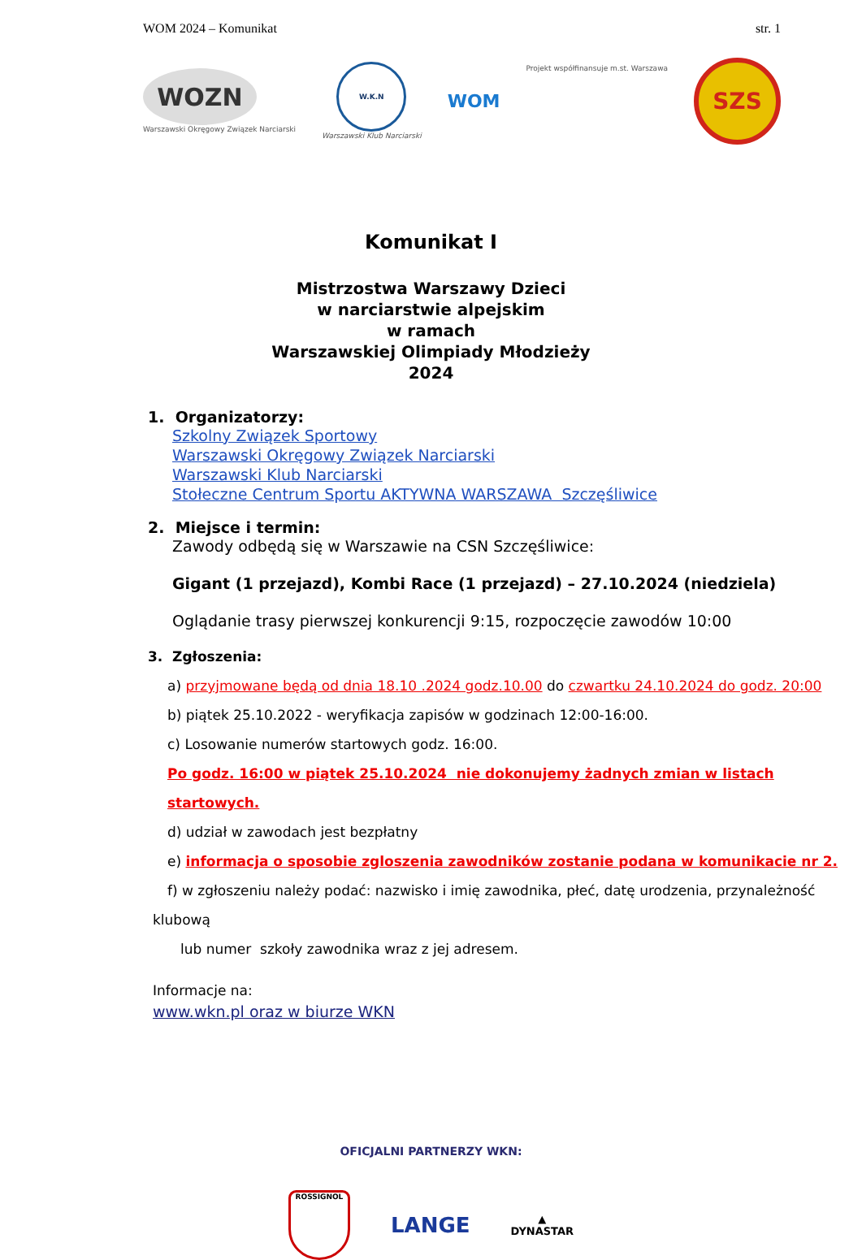WOM 2024 – Komunikat str. 1
WOZN
Warszawski Okręgowy Związek Narciarski
W.K.N
Warszawski Klub Narciarski
WOM
Projekt współfinansuje m.st. Warszawa
SZS
Komunikat I
Mistrzostwa Warszawy Dzieci
w narciarstwie alpejskim
w ramach
Warszawskiej Olimpiady Młodzieży
2024
1. Organizatorzy:
Szkolny Związek Sportowy
Warszawski Okręgowy Związek Narciarski
Warszawski Klub Narciarski
Stołeczne Centrum Sportu AKTYWNA WARSZAWA Szczęśliwice
2. Miejsce i termin:
Zawody odbędą się w Warszawie na CSN Szczęśliwice:
Gigant (1 przejazd), Kombi Race (1 przejazd) – 27.10.2024 (niedziela)
Oglądanie trasy pierwszej konkurencji 9:15, rozpoczęcie zawodów 10:00
3. Zgłoszenia:
a) przyjmowane będą od dnia 18.10 .2024 godz.10.00 do czwartku 24.10.2024 do godz. 20:00
b) piątek 25.10.2022 - weryfikacja zapisów w godzinach 12:00-16:00.
c) Losowanie numerów startowych godz. 16:00.
Po godz. 16:00 w piątek 25.10.2024 nie dokonujemy żadnych zmian w listach startowych.
d) udział w zawodach jest bezpłatny
e) informacja o sposobie zgloszenia zawodników zostanie podana w komunikacie nr 2.
f) w zgłoszeniu należy podać: nazwisko i imię zawodnika, płeć, datę urodzenia, przynależność
klubową
lub numer szkoły zawodnika wraz z jej adresem.
Informacje na:
www.wkn.pl oraz w biurze WKN
OFICJALNI PARTNERZY WKN:
ROSSIGNOL
LANGE
▲
DYNASTAR